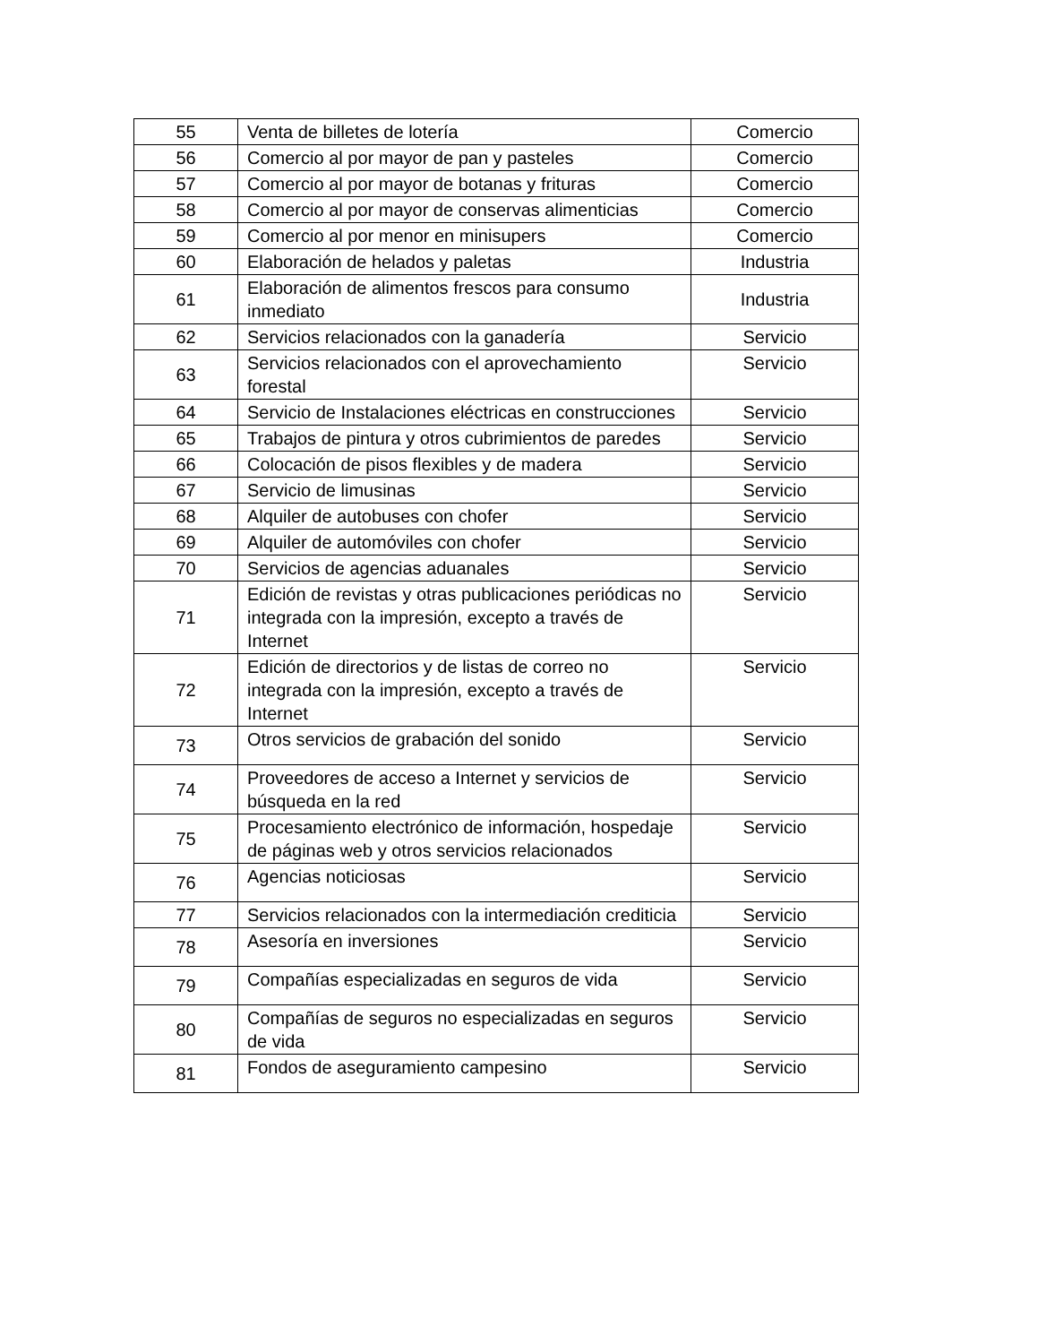| 55 | Venta de billetes de lotería | Comercio |
| 56 | Comercio al por mayor de pan y pasteles | Comercio |
| 57 | Comercio al por mayor de botanas y frituras | Comercio |
| 58 | Comercio al por mayor de conservas alimenticias | Comercio |
| 59 | Comercio al por menor en minisupers | Comercio |
| 60 | Elaboración de helados y paletas | Industria |
| 61 | Elaboración de alimentos frescos para consumo inmediato | Industria |
| 62 | Servicios relacionados con la ganadería | Servicio |
| 63 | Servicios relacionados con el aprovechamiento forestal | Servicio |
| 64 | Servicio de Instalaciones eléctricas en construcciones | Servicio |
| 65 | Trabajos de pintura y otros cubrimientos de paredes | Servicio |
| 66 | Colocación de pisos flexibles y de madera | Servicio |
| 67 | Servicio de limusinas | Servicio |
| 68 | Alquiler de autobuses con chofer | Servicio |
| 69 | Alquiler de automóviles con chofer | Servicio |
| 70 | Servicios de agencias aduanales | Servicio |
| 71 | Edición de revistas y otras publicaciones periódicas no integrada con la impresión, excepto a través de Internet | Servicio |
| 72 | Edición de directorios y de listas de correo no integrada con la impresión, excepto a través de Internet | Servicio |
| 73 | Otros servicios de grabación del sonido | Servicio |
| 74 | Proveedores de acceso a Internet y servicios de búsqueda en la red | Servicio |
| 75 | Procesamiento electrónico de información, hospedaje de páginas web y otros servicios relacionados | Servicio |
| 76 | Agencias noticiosas | Servicio |
| 77 | Servicios relacionados con la intermediación crediticia | Servicio |
| 78 | Asesoría en inversiones | Servicio |
| 79 | Compañías especializadas en seguros de vida | Servicio |
| 80 | Compañías de seguros no especializadas en seguros de vida | Servicio |
| 81 | Fondos de aseguramiento campesino | Servicio |